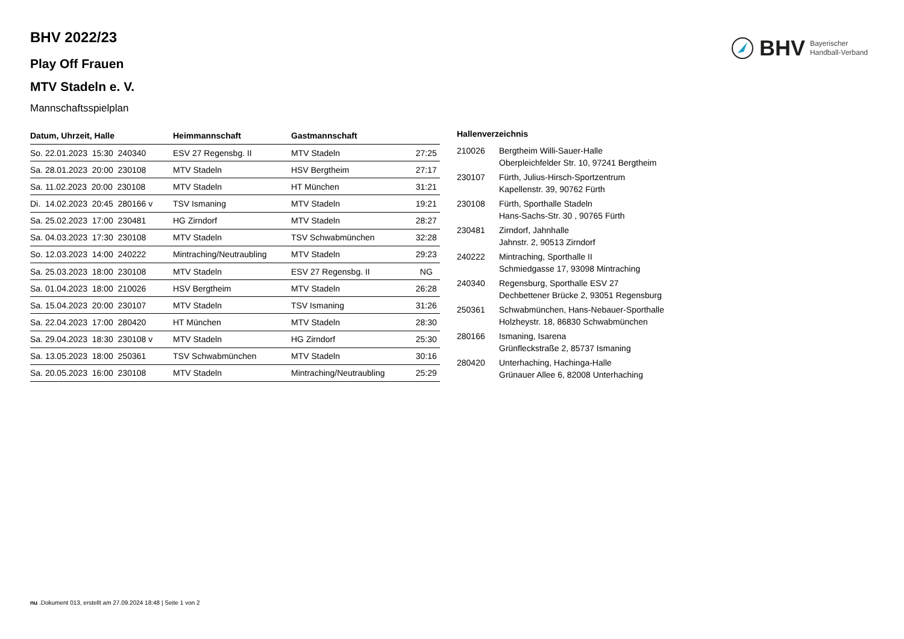BHV Bayerischer
Handball-Verband
BHV 2022/23
Play Off Frauen
MTV Stadeln e. V.
Mannschaftsspielplan
| Datum, Uhrzeit, Halle | Heimmannschaft | Gastmannschaft | |
| --- | --- | --- | --- |
| So. 22.01.2023 15:30 240340 | ESV 27 Regensbg. II | MTV Stadeln | 27:25 |
| Sa. 28.01.2023 20:00 230108 | MTV Stadeln | HSV Bergtheim | 27:17 |
| Sa. 11.02.2023 20:00 230108 | MTV Stadeln | HT München | 31:21 |
| Di. 14.02.2023 20:45 280166 v | TSV Ismaning | MTV Stadeln | 19:21 |
| Sa. 25.02.2023 17:00 230481 | HG Zirndorf | MTV Stadeln | 28:27 |
| Sa. 04.03.2023 17:30 230108 | MTV Stadeln | TSV Schwabmünchen | 32:28 |
| So. 12.03.2023 14:00 240222 | Mintraching/Neutraubling | MTV Stadeln | 29:23 |
| Sa. 25.03.2023 18:00 230108 | MTV Stadeln | ESV 27 Regensbg. II | NG |
| Sa. 01.04.2023 18:00 210026 | HSV Bergtheim | MTV Stadeln | 26:28 |
| Sa. 15.04.2023 20:00 230107 | MTV Stadeln | TSV Ismaning | 31:26 |
| Sa. 22.04.2023 17:00 280420 | HT München | MTV Stadeln | 28:30 |
| Sa. 29.04.2023 18:30 230108 v | MTV Stadeln | HG Zirndorf | 25:30 |
| Sa. 13.05.2023 18:00 250361 | TSV Schwabmünchen | MTV Stadeln | 30:16 |
| Sa. 20.05.2023 16:00 230108 | MTV Stadeln | Mintraching/Neutraubling | 25:29 |
| Hallenverzeichnis | |
| --- | --- |
| 210026 | Bergtheim Willi-Sauer-Halle Oberpleichfelder Str. 10, 97241 Bergtheim |
| 230107 | Fürth, Julius-Hirsch-Sportzentrum Kapellenstr. 39, 90762 Fürth |
| 230108 | Fürth, Sporthalle Stadeln Hans-Sachs-Str. 30 , 90765 Fürth |
| 230481 | Zirndorf, Jahnhalle Jahnstr. 2, 90513 Zirndorf |
| 240222 | Mintraching, Sporthalle II Schmiedgasse 17, 93098 Mintraching |
| 240340 | Regensburg, Sporthalle ESV 27 Dechbettener Brücke 2, 93051 Regensburg |
| 250361 | Schwabmünchen, Hans-Nebauer-Sporthalle Holzheystr. 18, 86830 Schwabmünchen |
| 280166 | Ismaning, Isarena Grünfleckstraße 2, 85737 Ismaning |
| 280420 | Unterhaching, Hachinga-Halle Grünauer Allee 6, 82008 Unterhaching |
nu .Dokument 013, erstellt am 27.09.2024 18:48 | Seite 1 von 2